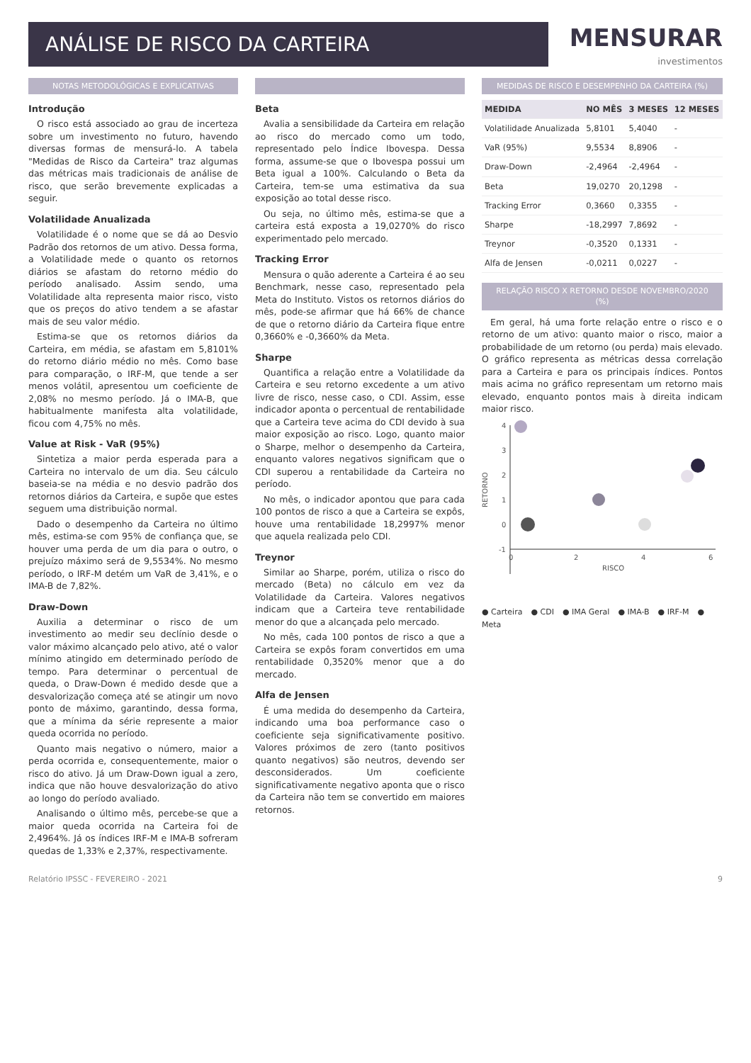ANÁLISE DE RISCO DA CARTEIRA
MENSURAR
investimentos
NOTAS METODOLÓGICAS E EXPLICATIVAS
Introdução
O risco está associado ao grau de incerteza sobre um investimento no futuro, havendo diversas formas de mensurá-lo. A tabela "Medidas de Risco da Carteira" traz algumas das métricas mais tradicionais de análise de risco, que serão brevemente explicadas a seguir.
Volatilidade Anualizada
Volatilidade é o nome que se dá ao Desvio Padrão dos retornos de um ativo. Dessa forma, a Volatilidade mede o quanto os retornos diários se afastam do retorno médio do período analisado. Assim sendo, uma Volatilidade alta representa maior risco, visto que os preços do ativo tendem a se afastar mais de seu valor médio.
Estima-se que os retornos diários da Carteira, em média, se afastam em 5,8101% do retorno diário médio no mês. Como base para comparação, o IRF-M, que tende a ser menos volátil, apresentou um coeficiente de 2,08% no mesmo período. Já o IMA-B, que habitualmente manifesta alta volatilidade, ficou com 4,75% no mês.
Value at Risk - VaR (95%)
Sintetiza a maior perda esperada para a Carteira no intervalo de um dia. Seu cálculo baseia-se na média e no desvio padrão dos retornos diários da Carteira, e supõe que estes seguem uma distribuição normal.
Dado o desempenho da Carteira no último mês, estima-se com 95% de confiança que, se houver uma perda de um dia para o outro, o prejuízo máximo será de 9,5534%. No mesmo período, o IRF-M detém um VaR de 3,41%, e o IMA-B de 7,82%.
Draw-Down
Auxilia a determinar o risco de um investimento ao medir seu declínio desde o valor máximo alcançado pelo ativo, até o valor mínimo atingido em determinado período de tempo. Para determinar o percentual de queda, o Draw-Down é medido desde que a desvalorização começa até se atingir um novo ponto de máximo, garantindo, dessa forma, que a mínima da série represente a maior queda ocorrida no período.
Quanto mais negativo o número, maior a perda ocorrida e, consequentemente, maior o risco do ativo. Já um Draw-Down igual a zero, indica que não houve desvalorização do ativo ao longo do período avaliado.
Analisando o último mês, percebe-se que a maior queda ocorrida na Carteira foi de 2,4964%. Já os índices IRF-M e IMA-B sofreram quedas de 1,33% e 2,37%, respectivamente.
Beta
Avalia a sensibilidade da Carteira em relação ao risco do mercado como um todo, representado pelo Índice Ibovespa. Dessa forma, assume-se que o Ibovespa possui um Beta igual a 100%. Calculando o Beta da Carteira, tem-se uma estimativa da sua exposição ao total desse risco.
Ou seja, no último mês, estima-se que a carteira está exposta a 19,0270% do risco experimentado pelo mercado.
Tracking Error
Mensura o quão aderente a Carteira é ao seu Benchmark, nesse caso, representado pela Meta do Instituto. Vistos os retornos diários do mês, pode-se afirmar que há 66% de chance de que o retorno diário da Carteira fique entre 0,3660% e -0,3660% da Meta.
Sharpe
Quantifica a relação entre a Volatilidade da Carteira e seu retorno excedente a um ativo livre de risco, nesse caso, o CDI. Assim, esse indicador aponta o percentual de rentabilidade que a Carteira teve acima do CDI devido à sua maior exposição ao risco. Logo, quanto maior o Sharpe, melhor o desempenho da Carteira, enquanto valores negativos significam que o CDI superou a rentabilidade da Carteira no período.
No mês, o indicador apontou que para cada 100 pontos de risco a que a Carteira se expôs, houve uma rentabilidade 18,2997% menor que aquela realizada pelo CDI.
Treynor
Similar ao Sharpe, porém, utiliza o risco do mercado (Beta) no cálculo em vez da Volatilidade da Carteira. Valores negativos indicam que a Carteira teve rentabilidade menor do que a alcançada pelo mercado.
No mês, cada 100 pontos de risco a que a Carteira se expôs foram convertidos em uma rentabilidade 0,3520% menor que a do mercado.
Alfa de Jensen
É uma medida do desempenho da Carteira, indicando uma boa performance caso o coeficiente seja significativamente positivo. Valores próximos de zero (tanto positivos quanto negativos) são neutros, devendo ser desconsiderados. Um coeficiente significativamente negativo aponta que o risco da Carteira não tem se convertido em maiores retornos.
MEDIDAS DE RISCO E DESEMPENHO DA CARTEIRA (%)
| MEDIDA | NO MÊS | 3 MESES | 12 MESES |
| --- | --- | --- | --- |
| Volatilidade Anualizada | 5,8101 | 5,4040 | - |
| VaR (95%) | 9,5534 | 8,8906 | - |
| Draw-Down | -2,4964 | -2,4964 | - |
| Beta | 19,0270 | 20,1298 | - |
| Tracking Error | 0,3660 | 0,3355 | - |
| Sharpe | -18,2997 | 7,8692 | - |
| Treynor | -0,3520 | 0,1331 | - |
| Alfa de Jensen | -0,0211 | 0,0227 | - |
RELAÇÃO RISCO X RETORNO DESDE NOVEMBRO/2020 (%)
Em geral, há uma forte relação entre o risco e o retorno de um ativo: quanto maior o risco, maior a probabilidade de um retorno (ou perda) mais elevado. O gráfico representa as métricas dessa correlação para a Carteira e para os principais índices. Pontos mais acima no gráfico representam um retorno mais elevado, enquanto pontos mais à direita indicam maior risco.
RETORNO
4
3
2
1
0
-1
0
2
4
6
RISCO
● Carteira ● CDI ● IMA Geral ● IMA-B ● IRF-M ● Meta
Relatório IPSSC - FEVEREIRO - 2021 9